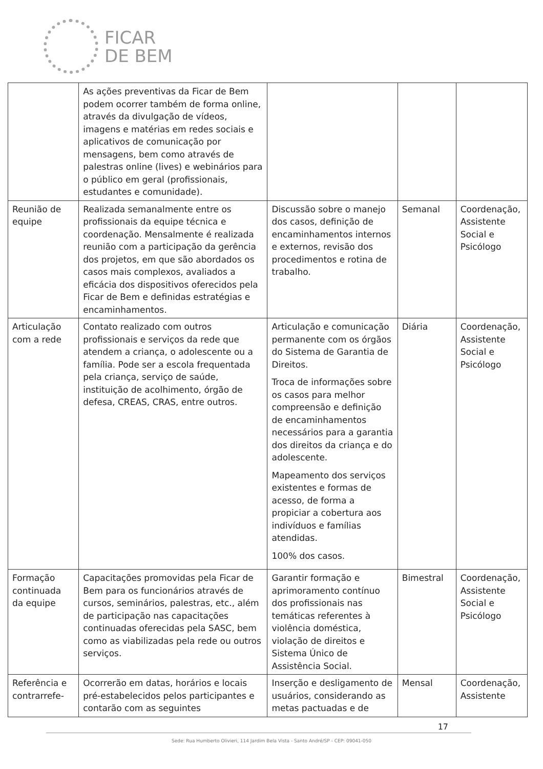FICAR
DE BEM
| | As ações preventivas da Ficar de Bem podem ocorrer também de forma online, através da divulgação de vídeos, imagens e matérias em redes sociais e aplicativos de comunicação por mensagens, bem como através de palestras online (lives) e webinários para o público em geral (profissionais, estudantes e comunidade). | | | |
| Reunião de equipe | Realizada semanalmente entre os profissionais da equipe técnica e coordenação. Mensalmente é realizada reunião com a participação da gerência dos projetos, em que são abordados os casos mais complexos, avaliados a eficácia dos dispositivos oferecidos pela Ficar de Bem e definidas estratégias e encaminhamentos. | Discussão sobre o manejo dos casos, definição de encaminhamentos internos e externos, revisão dos procedimentos e rotina de trabalho. | Semanal | Coordenação, Assistente Social e Psicólogo |
| Articulação com a rede | Contato realizado com outros profissionais e serviços da rede que atendem a criança, o adolescente ou a família. Pode ser a escola frequentada pela criança, serviço de saúde, instituição de acolhimento, órgão de defesa, CREAS, CRAS, entre outros. | Articulação e comunicação permanente com os órgãos do Sistema de Garantia de Direitos. Troca de informações sobre os casos para melhor compreensão e definição de encaminhamentos necessários para a garantia dos direitos da criança e do adolescente. Mapeamento dos serviços existentes e formas de acesso, de forma a propiciar a cobertura aos indivíduos e famílias atendidas. 100% dos casos. | Diária | Coordenação, Assistente Social e Psicólogo |
| Formação continuada da equipe | Capacitações promovidas pela Ficar de Bem para os funcionários através de cursos, seminários, palestras, etc., além de participação nas capacitações continuadas oferecidas pela SASC, bem como as viabilizadas pela rede ou outros serviços. | Garantir formação e aprimoramento contínuo dos profissionais nas temáticas referentes à violência doméstica, violação de direitos e Sistema Único de Assistência Social. | Bimestral | Coordenação, Assistente Social e Psicólogo |
| Referência e contrarrefe- | Ocorrerão em datas, horários e locais pré-estabelecidos pelos participantes e contarão com as seguintes | Inserção e desligamento de usuários, considerando as metas pactuadas e de | Mensal | Coordenação, Assistente |
17
Sede: Rua Humberto Olivieri, 114 Jardim Bela Vista - Santo André/SP - CEP: 09041-050